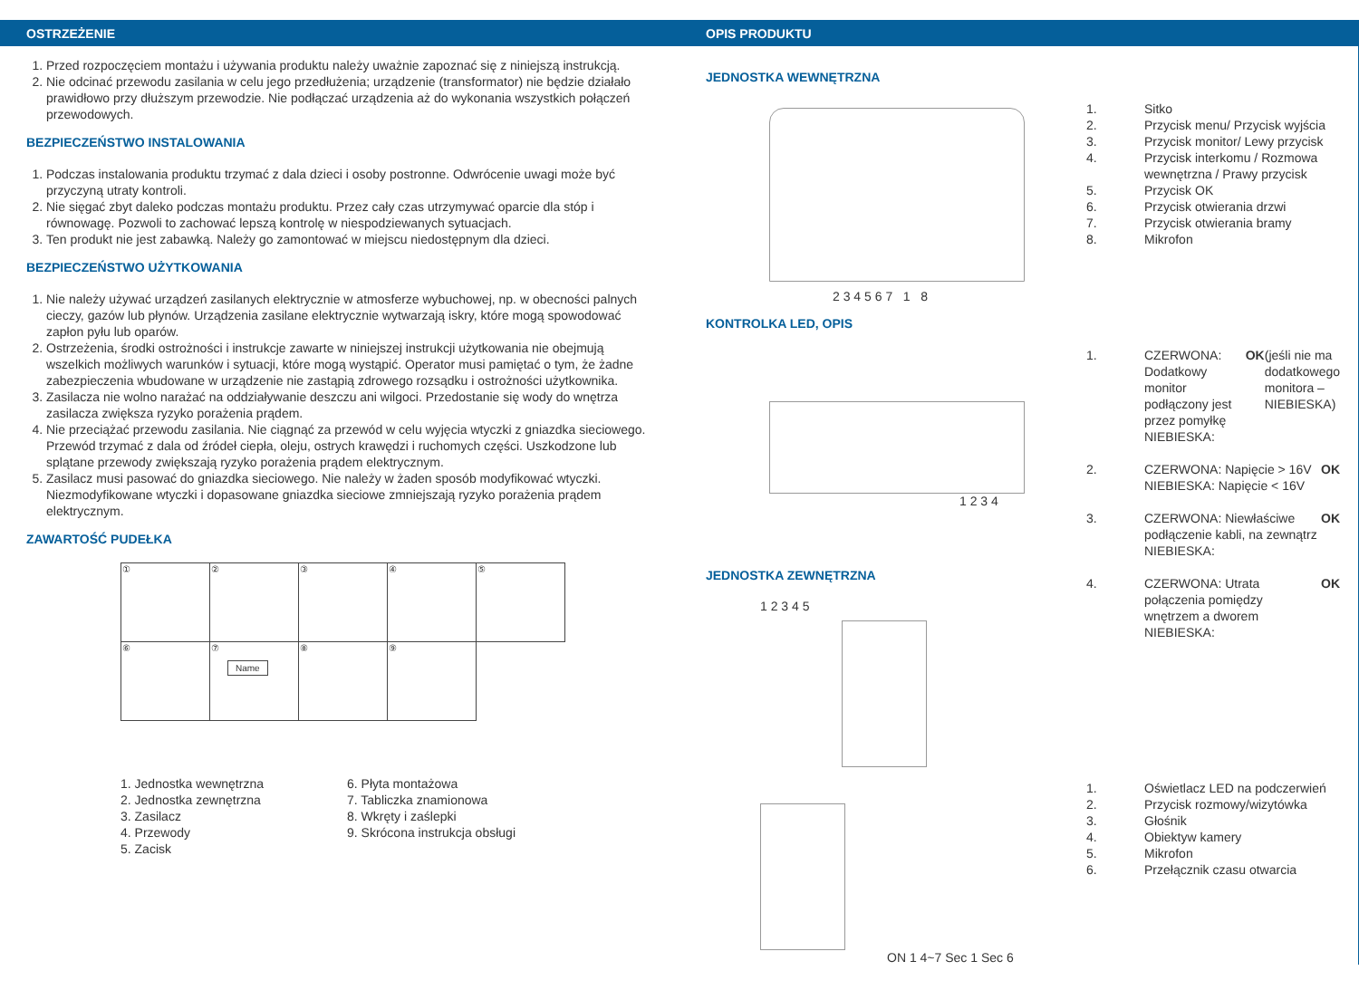OSTRZEŻENIE OPIS PRODUKTU
1. Przed rozpoczęciem montażu i używania produktu należy uważnie zapoznać się z niniejszą instrukcją.
2. Nie odcinać przewodu zasilania w celu jego przedłużenia; urządzenie (transformator) nie będzie działało prawidłowo przy dłuższym przewodzie. Nie podłączać urządzenia aż do wykonania wszystkich połączeń przewodowych.
BEZPIECZEŃSTWO INSTALOWANIA
1. Podczas instalowania produktu trzymać z dala dzieci i osoby postronne. Odwrócenie uwagi może być przyczyną utraty kontroli.
2. Nie sięgać zbyt daleko podczas montażu produktu. Przez cały czas utrzymywać oparcie dla stóp i równowagę. Pozwoli to zachować lepszą kontrolę w niespodziewanych sytuacjach.
3. Ten produkt nie jest zabawką. Należy go zamontować w miejscu niedostępnym dla dzieci.
BEZPIECZEŃSTWO UŻYTKOWANIA
1. Nie należy używać urządzeń zasilanych elektrycznie w atmosferze wybuchowej, np. w obecności palnych cieczy, gazów lub płynów. Urządzenia zasilane elektrycznie wytwarzają iskry, które mogą spowodować zapłon pyłu lub oparów.
2. Ostrzeżenia, środki ostrożności i instrukcje zawarte w niniejszej instrukcji użytkowania nie obejmują wszelkich możliwych warunków i sytuacji, które mogą wystąpić. Operator musi pamiętać o tym, że żadne zabezpieczenia wbudowane w urządzenie nie zastąpią zdrowego rozsądku i ostrożności użytkownika.
3. Zasilacza nie wolno narażać na oddziaływanie deszczu ani wilgoci. Przedostanie się wody do wnętrza zasilacza zwiększa ryzyko porażenia prądem.
4. Nie przeciążać przewodu zasilania. Nie ciągnąć za przewód w celu wyjęcia wtyczki z gniazdka sieciowego. Przewód trzymać z dala od źródeł ciepła, oleju, ostrych krawędzi i ruchomych części. Uszkodzone lub splątane przewody zwiększają ryzyko porażenia prądem elektrycznym.
5. Zasilacz musi pasować do gniazdka sieciowego. Nie należy w żaden sposób modyfikować wtyczki. Niezmodyfikowane wtyczki i dopasowane gniazdka sieciowe zmniejszają ryzyko porażenia prądem elektrycznym.
ZAWARTOŚĆ PUDEŁKA
| ① | ② | ③ | ④ | ⑤ |
| ⑥ | ⑦ Name | ⑧ | ⑨ | |
1. Jednostka wewnętrzna
2. Jednostka zewnętrzna
3. Zasilacz
4. Przewody
5. Zacisk
6. Płyta montażowa
7. Tabliczka znamionowa
8. Wkręty i zaślepki
9. Skrócona instrukcja obsługi
JEDNOSTKA WEWNĘTRZNA
2 3 4 5 6 7 1 8
1. Sitko
2. Przycisk menu/ Przycisk wyjścia
3. Przycisk monitor/ Lewy przycisk
4. Przycisk interkomu / Rozmowa wewnętrzna / Prawy przycisk
5. Przycisk OK
6. Przycisk otwierania drzwi
7. Przycisk otwierania bramy
8. Mikrofon
KONTROLKA LED, OPIS
1 2 3 4
1. CZERWONA: Dodatkowy monitor podłączony jest przez pomyłkę NIEBIESKA: OK (jeśli nie ma dodatkowego monitora – NIEBIESKA)
2. CZERWONA: Napięcie > 16V NIEBIESKA: Napięcie < 16V OK
3. CZERWONA: Niewłaściwe podłączenie kabli, na zewnątrz NIEBIESKA: OK
4. CZERWONA: Utrata połączenia pomiędzy wnętrzem a dworem NIEBIESKA: OK
JEDNOSTKA ZEWNĘTRZNA
1 2 3 4 5
ON 1 4~7 Sec 1 Sec 6
1. Oświetlacz LED na podczerwień
2. Przycisk rozmowy/wizytówka
3. Głośnik
4. Obiektyw kamery
5. Mikrofon
6. Przełącznik czasu otwarcia